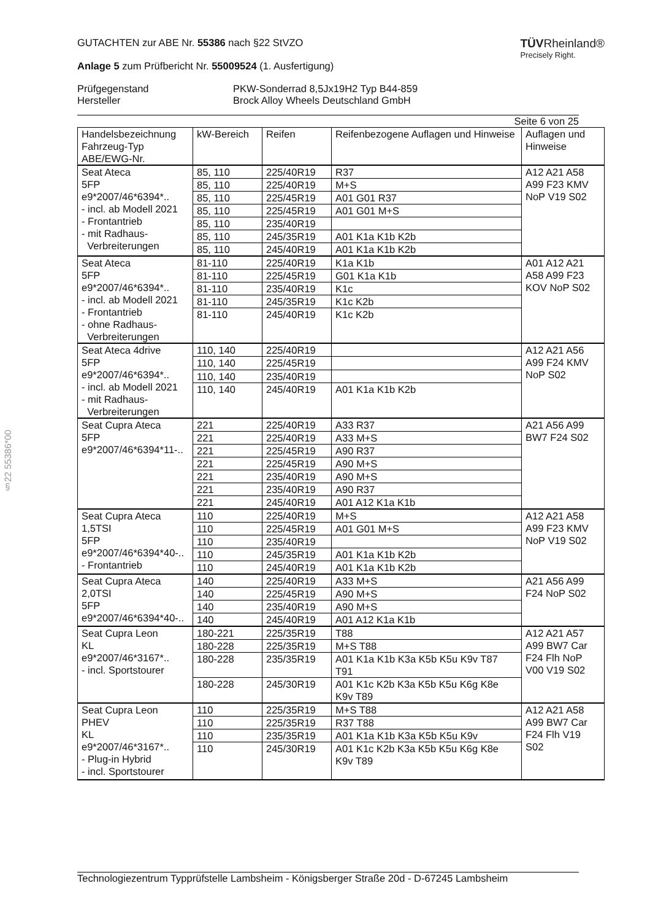§22 55386*00
GUTACHTEN zur ABE Nr. 55386 nach §22 StVZO
Anlage 5 zum Prüfbericht Nr. 55009524 (1. Ausfertigung)
TÜVRheinland®
Precisely Right.
Prüfgegenstand
Hersteller
PKW-Sonderrad 8,5Jx19H2 Typ B44-859
Brock Alloy Wheels Deutschland GmbH
Seite 6 von 25
| Handelsbezeichnung Fahrzeug-Typ ABE/EWG-Nr. | kW-Bereich | Reifen | Reifenbezogene Auflagen und Hinweise | Auflagen und Hinweise |
| Seat Ateca 5FP e9*2007/46*6394*.. - incl. ab Modell 2021 - Frontantrieb - mit Radhaus- Verbreiterungen | 85, 110 | 225/40R19 | R37 | A12 A21 A58 A99 F23 KMV NoP V19 S02 |
| | 85, 110 | 225/40R19 | M+S | |
| | 85, 110 | 225/45R19 | A01 G01 R37 | |
| | 85, 110 | 225/45R19 | A01 G01 M+S | |
| | 85, 110 | 235/40R19 | | |
| | 85, 110 | 245/35R19 | A01 K1a K1b K2b | |
| | 85, 110 | 245/40R19 | A01 K1a K1b K2b | |
| Seat Ateca 5FP e9*2007/46*6394*.. - incl. ab Modell 2021 - Frontantrieb - ohne Radhaus- Verbreiterungen | 81-110 | 225/40R19 | K1a K1b | A01 A12 A21 A58 A99 F23 KOV NoP S02 |
| | 81-110 | 225/45R19 | G01 K1a K1b | |
| | 81-110 | 235/40R19 | K1c | |
| | 81-110 | 245/35R19 | K1c K2b | |
| | 81-110 | 245/40R19 | K1c K2b | |
| Seat Ateca 4drive 5FP e9*2007/46*6394*.. - incl. ab Modell 2021 - mit Radhaus- Verbreiterungen | 110, 140 | 225/40R19 | | A12 A21 A56 A99 F24 KMV NoP S02 |
| | 110, 140 | 225/45R19 | | |
| | 110, 140 | 235/40R19 | | |
| | 110, 140 | 245/40R19 | A01 K1a K1b K2b | |
| Seat Cupra Ateca 5FP e9*2007/46*6394*11-.. | 221 | 225/40R19 | A33 R37 | A21 A56 A99 BW7 F24 S02 |
| | 221 | 225/40R19 | A33 M+S | |
| | 221 | 225/45R19 | A90 R37 | |
| | 221 | 225/45R19 | A90 M+S | |
| | 221 | 235/40R19 | A90 M+S | |
| | 221 | 235/40R19 | A90 R37 | |
| | 221 | 245/40R19 | A01 A12 K1a K1b | |
| Seat Cupra Ateca 1,5TSI 5FP e9*2007/46*6394*40-.. - Frontantrieb | 110 | 225/40R19 | M+S | A12 A21 A58 A99 F23 KMV NoP V19 S02 |
| | 110 | 225/45R19 | A01 G01 M+S | |
| | 110 | 235/40R19 | | |
| | 110 | 245/35R19 | A01 K1a K1b K2b | |
| | 110 | 245/40R19 | A01 K1a K1b K2b | |
| Seat Cupra Ateca 2,0TSI 5FP e9*2007/46*6394*40-.. | 140 | 225/40R19 | A33 M+S | A21 A56 A99 F24 NoP S02 |
| | 140 | 225/45R19 | A90 M+S | |
| | 140 | 235/40R19 | A90 M+S | |
| | 140 | 245/40R19 | A01 A12 K1a K1b | |
| Seat Cupra Leon KL e9*2007/46*3167*.. - incl. Sportstourer | 180-221 | 225/35R19 | T88 | A12 A21 A57 A99 BW7 Car F24 Flh NoP V00 V19 S02 |
| | 180-228 | 225/35R19 | M+S T88 | |
| | 180-228 | 235/35R19 | A01 K1a K1b K3a K5b K5u K9v T87 T91 | |
| | 180-228 | 245/30R19 | A01 K1c K2b K3a K5b K5u K6g K8e K9v T89 | |
| Seat Cupra Leon PHEV KL e9*2007/46*3167*.. - Plug-in Hybrid - incl. Sportstourer | 110 | 225/35R19 | M+S T88 | A12 A21 A58 A99 BW7 Car F24 Flh V19 S02 |
| | 110 | 225/35R19 | R37 T88 | |
| | 110 | 235/35R19 | A01 K1a K1b K3a K5b K5u K9v | |
| | 110 | 245/30R19 | A01 K1c K2b K3a K5b K5u K6g K8e K9v T89 | |
Technologiezentrum Typprüfstelle Lambsheim - Königsberger Straße 20d - D-67245 Lambsheim